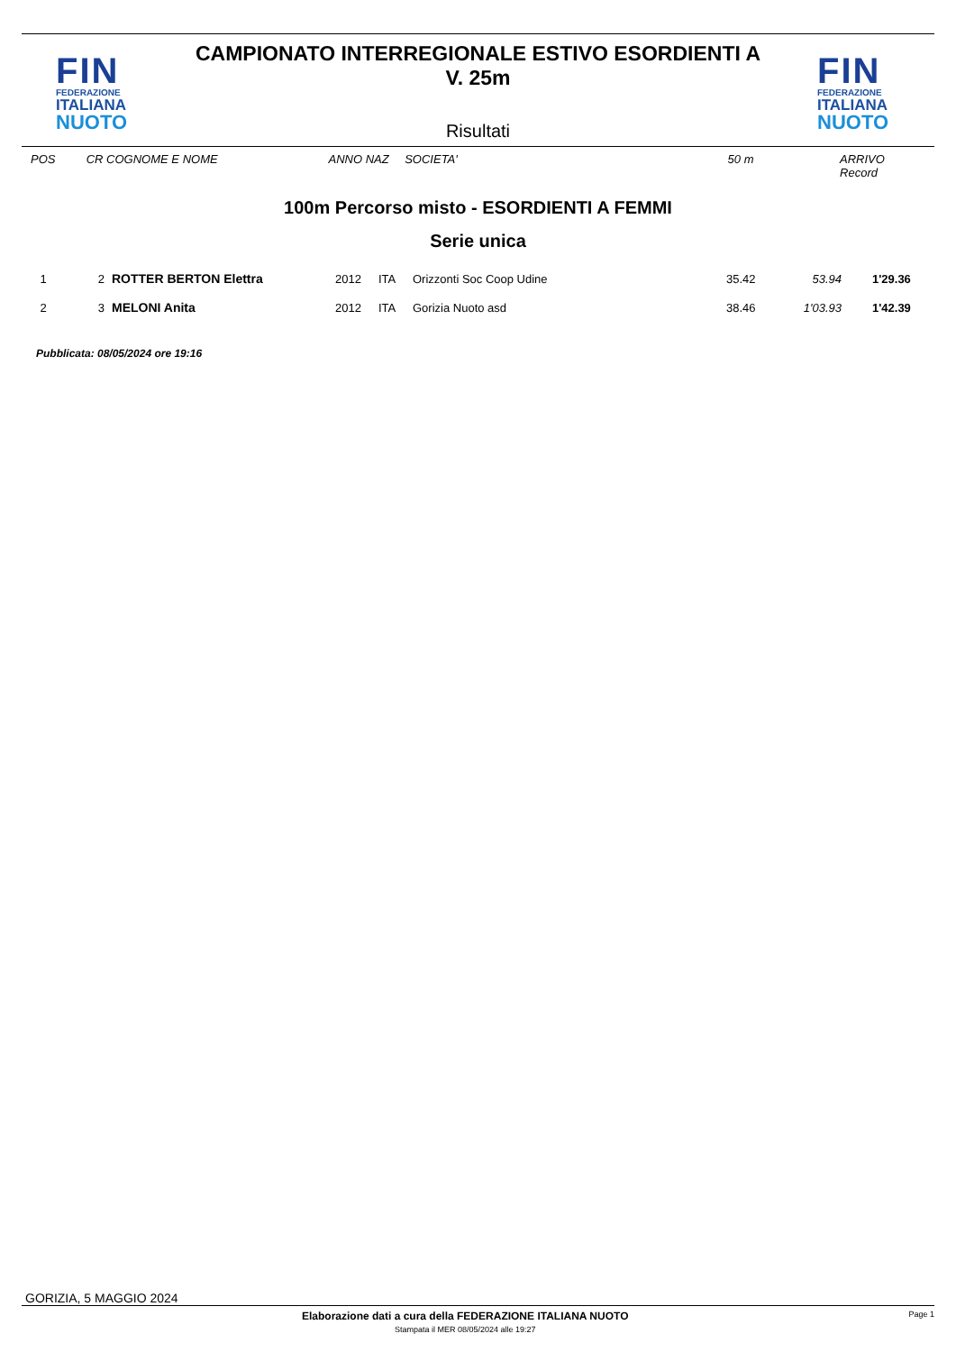FIN
FEDERAZIONE
ITALIANA
NUOTO
CAMPIONATO INTERREGIONALE ESTIVO ESORDIENTI A
V. 25m
Risultati
FIN
FEDERAZIONE
ITALIANA
NUOTO
POS CR COGNOME E NOME ANNO NAZ SOCIETA' 50 m ARRIVO Record
100m Percorso misto - ESORDIENTI A FEMMI
Serie unica
| 1 | 2 | ROTTER BERTON Elettra | 2012 | ITA | Orizzonti Soc Coop Udine | 35.42 | 53.94 | 1'29.36 |
| 2 | 3 | MELONI Anita | 2012 | ITA | Gorizia Nuoto asd | 38.46 | 1'03.93 | 1'42.39 |
Pubblicata: 08/05/2024 ore 19:16
GORIZIA, 5 MAGGIO 2024
Elaborazione dati a cura della FEDERAZIONE ITALIANA NUOTO
Stampata il MER 08/05/2024 alle 19:27
Page 1